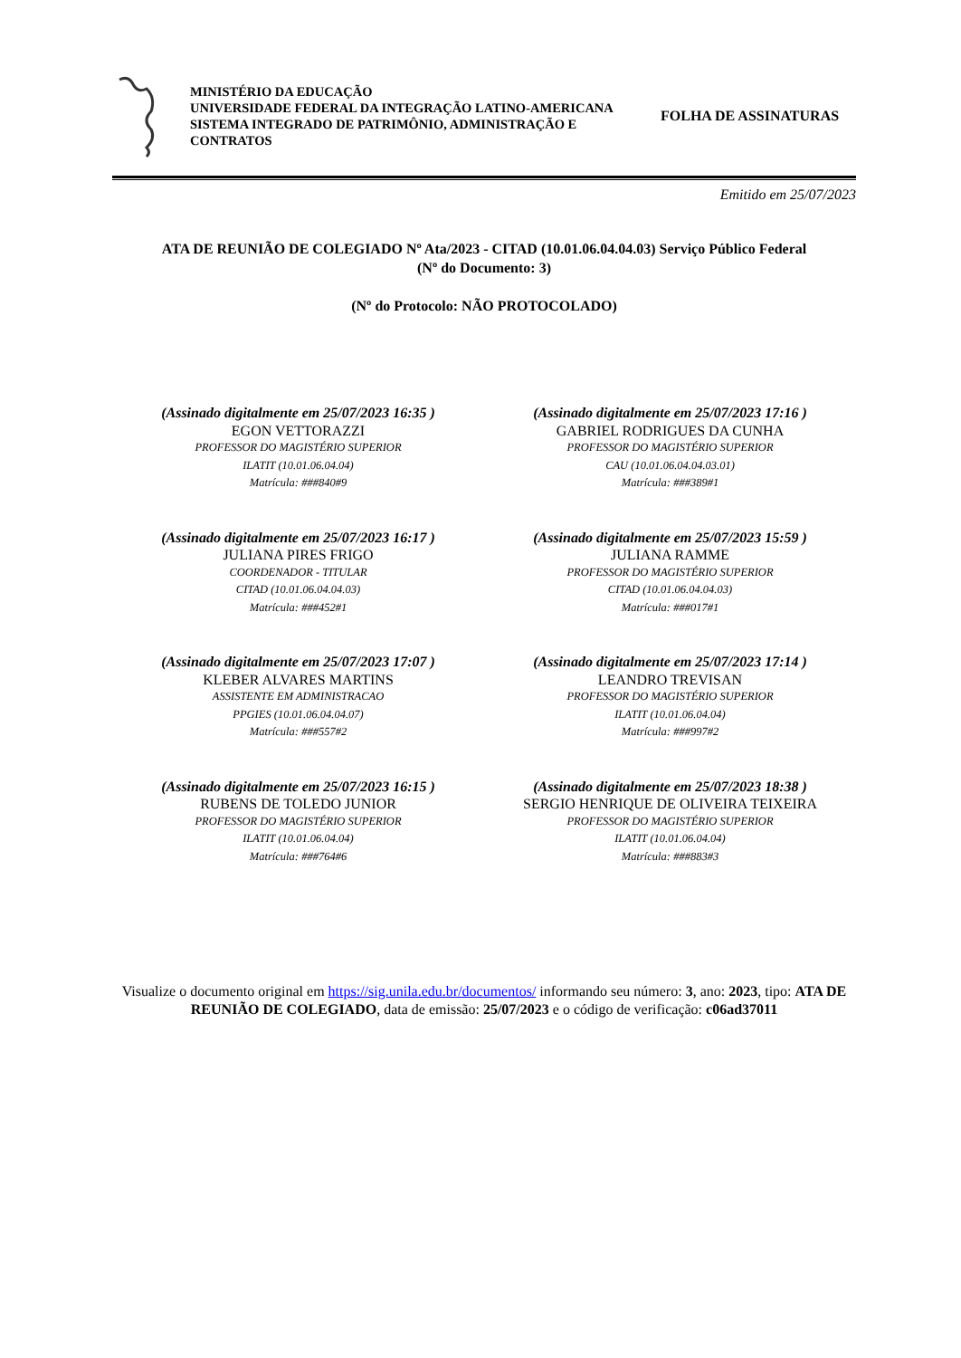MINISTÉRIO DA EDUCAÇÃO
UNIVERSIDADE FEDERAL DA INTEGRAÇÃO LATINO-AMERICANA
SISTEMA INTEGRADO DE PATRIMÔNIO, ADMINISTRAÇÃO E CONTRATOS
FOLHA DE ASSINATURAS
Emitido em 25/07/2023
ATA DE REUNIÃO DE COLEGIADO Nº Ata/2023 - CITAD (10.01.06.04.04.03) Serviço Público Federal
(Nº do Documento: 3)
(Nº do Protocolo: NÃO PROTOCOLADO)
(Assinado digitalmente em 25/07/2023 16:35 )
EGON VETTORAZZI
PROFESSOR DO MAGISTÉRIO SUPERIOR
ILATIT (10.01.06.04.04)
Matrícula: ###840#9
(Assinado digitalmente em 25/07/2023 17:16 )
GABRIEL RODRIGUES DA CUNHA
PROFESSOR DO MAGISTÉRIO SUPERIOR
CAU (10.01.06.04.04.03.01)
Matrícula: ###389#1
(Assinado digitalmente em 25/07/2023 16:17 )
JULIANA PIRES FRIGO
COORDENADOR - TITULAR
CITAD (10.01.06.04.04.03)
Matrícula: ###452#1
(Assinado digitalmente em 25/07/2023 15:59 )
JULIANA RAMME
PROFESSOR DO MAGISTÉRIO SUPERIOR
CITAD (10.01.06.04.04.03)
Matrícula: ###017#1
(Assinado digitalmente em 25/07/2023 17:07 )
KLEBER ALVARES MARTINS
ASSISTENTE EM ADMINISTRACAO
PPGIES (10.01.06.04.04.07)
Matrícula: ###557#2
(Assinado digitalmente em 25/07/2023 17:14 )
LEANDRO TREVISAN
PROFESSOR DO MAGISTÉRIO SUPERIOR
ILATIT (10.01.06.04.04)
Matrícula: ###997#2
(Assinado digitalmente em 25/07/2023 16:15 )
RUBENS DE TOLEDO JUNIOR
PROFESSOR DO MAGISTÉRIO SUPERIOR
ILATIT (10.01.06.04.04)
Matrícula: ###764#6
(Assinado digitalmente em 25/07/2023 18:38 )
SERGIO HENRIQUE DE OLIVEIRA TEIXEIRA
PROFESSOR DO MAGISTÉRIO SUPERIOR
ILATIT (10.01.06.04.04)
Matrícula: ###883#3
Visualize o documento original em https://sig.unila.edu.br/documentos/ informando seu número: 3, ano: 2023, tipo: ATA DE REUNIÃO DE COLEGIADO, data de emissão: 25/07/2023 e o código de verificação: c06ad37011